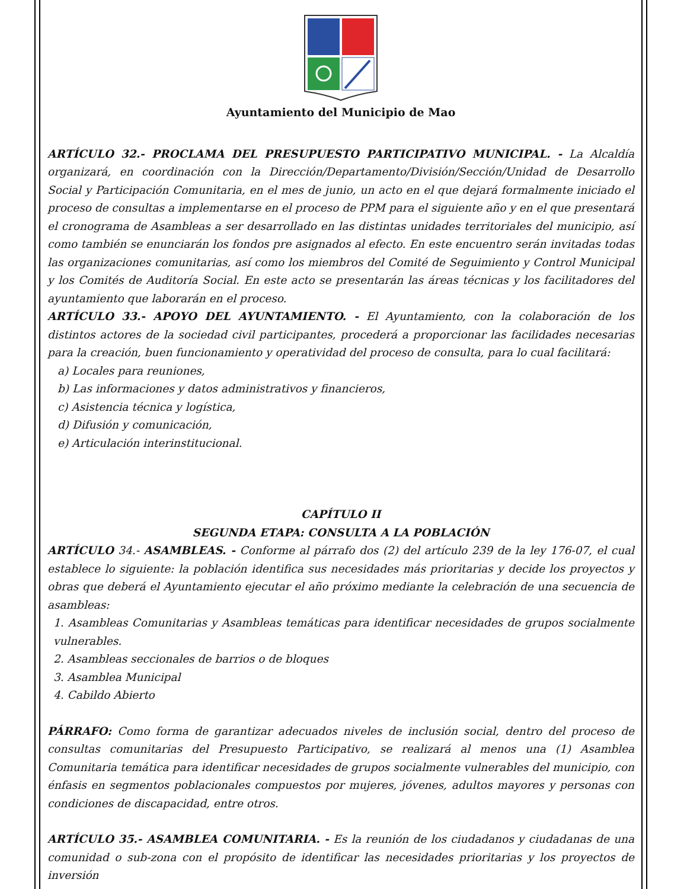Ayuntamiento del Municipio de Mao
ARTÍCULO 32.- PROCLAMA DEL PRESUPUESTO PARTICIPATIVO MUNICIPAL. - La Alcaldía organizará, en coordinación con la Dirección/Departamento/División/Sección/Unidad de Desarrollo Social y Participación Comunitaria, en el mes de junio, un acto en el que dejará formalmente iniciado el proceso de consultas a implementarse en el proceso de PPM para el siguiente año y en el que presentará el cronograma de Asambleas a ser desarrollado en las distintas unidades territoriales del municipio, así como también se enunciarán los fondos pre asignados al efecto. En este encuentro serán invitadas todas las organizaciones comunitarias, así como los miembros del Comité de Seguimiento y Control Municipal y los Comités de Auditoría Social. En este acto se presentarán las áreas técnicas y los facilitadores del ayuntamiento que laborarán en el proceso.
ARTÍCULO 33.- APOYO DEL AYUNTAMIENTO. - El Ayuntamiento, con la colaboración de los distintos actores de la sociedad civil participantes, procederá a proporcionar las facilidades necesarias para la creación, buen funcionamiento y operatividad del proceso de consulta, para lo cual facilitará:
a) Locales para reuniones,
b) Las informaciones y datos administrativos y financieros,
c) Asistencia técnica y logística,
d) Difusión y comunicación,
e) Articulación interinstitucional.
CAPÍTULO II
SEGUNDA ETAPA: CONSULTA A LA POBLACIÓN
ARTÍCULO 34.- ASAMBLEAS. - Conforme al párrafo dos (2) del artículo 239 de la ley 176-07, el cual establece lo siguiente: la población identifica sus necesidades más prioritarias y decide los proyectos y obras que deberá el Ayuntamiento ejecutar el año próximo mediante la celebración de una secuencia de asambleas:
1. Asambleas Comunitarias y Asambleas temáticas para identificar necesidades de grupos socialmente vulnerables.
2. Asambleas seccionales de barrios o de bloques
3. Asamblea Municipal
4. Cabildo Abierto
PÁRRAFO: Como forma de garantizar adecuados niveles de inclusión social, dentro del proceso de consultas comunitarias del Presupuesto Participativo, se realizará al menos una (1) Asamblea Comunitaria temática para identificar necesidades de grupos socialmente vulnerables del municipio, con énfasis en segmentos poblacionales compuestos por mujeres, jóvenes, adultos mayores y personas con condiciones de discapacidad, entre otros.
ARTÍCULO 35.- ASAMBLEA COMUNITARIA. - Es la reunión de los ciudadanos y ciudadanas de una comunidad o sub-zona con el propósito de identificar las necesidades prioritarias y los proyectos de inversión